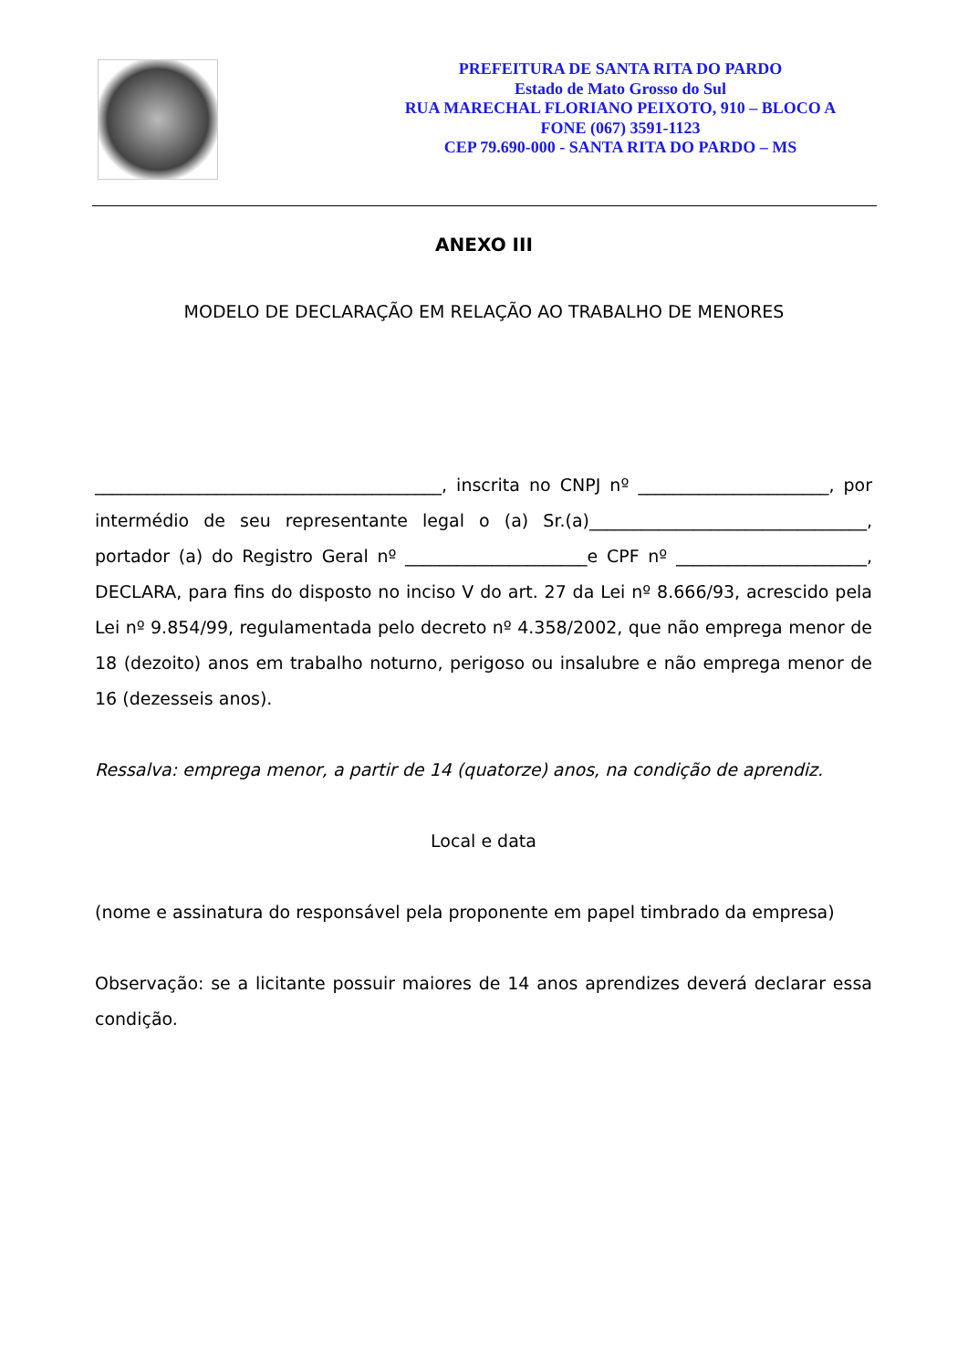PREFEITURA DE SANTA RITA DO PARDO
Estado de Mato Grosso do Sul
RUA MARECHAL FLORIANO PEIXOTO, 910 – BLOCO A
FONE (067) 3591-1123
CEP 79.690-000 - SANTA RITA DO PARDO – MS
ANEXO III
MODELO DE DECLARAÇÃO EM RELAÇÃO AO TRABALHO DE MENORES
________________________________________, inscrita no CNPJ nº ______________________, por intermédio de seu representante legal o (a) Sr.(a)________________________________, portador (a) do Registro Geral nº _____________________e CPF nº ______________________, DECLARA, para fins do disposto no inciso V do art. 27 da Lei nº 8.666/93, acrescido pela Lei nº 9.854/99, regulamentada pelo decreto nº 4.358/2002, que não emprega menor de 18 (dezoito) anos em trabalho noturno, perigoso ou insalubre e não emprega menor de 16 (dezesseis anos).
Ressalva: emprega menor, a partir de 14 (quatorze) anos, na condição de aprendiz.
Local e data
(nome e assinatura do responsável pela proponente em papel timbrado da empresa)
Observação: se a licitante possuir maiores de 14 anos aprendizes deverá declarar essa condição.